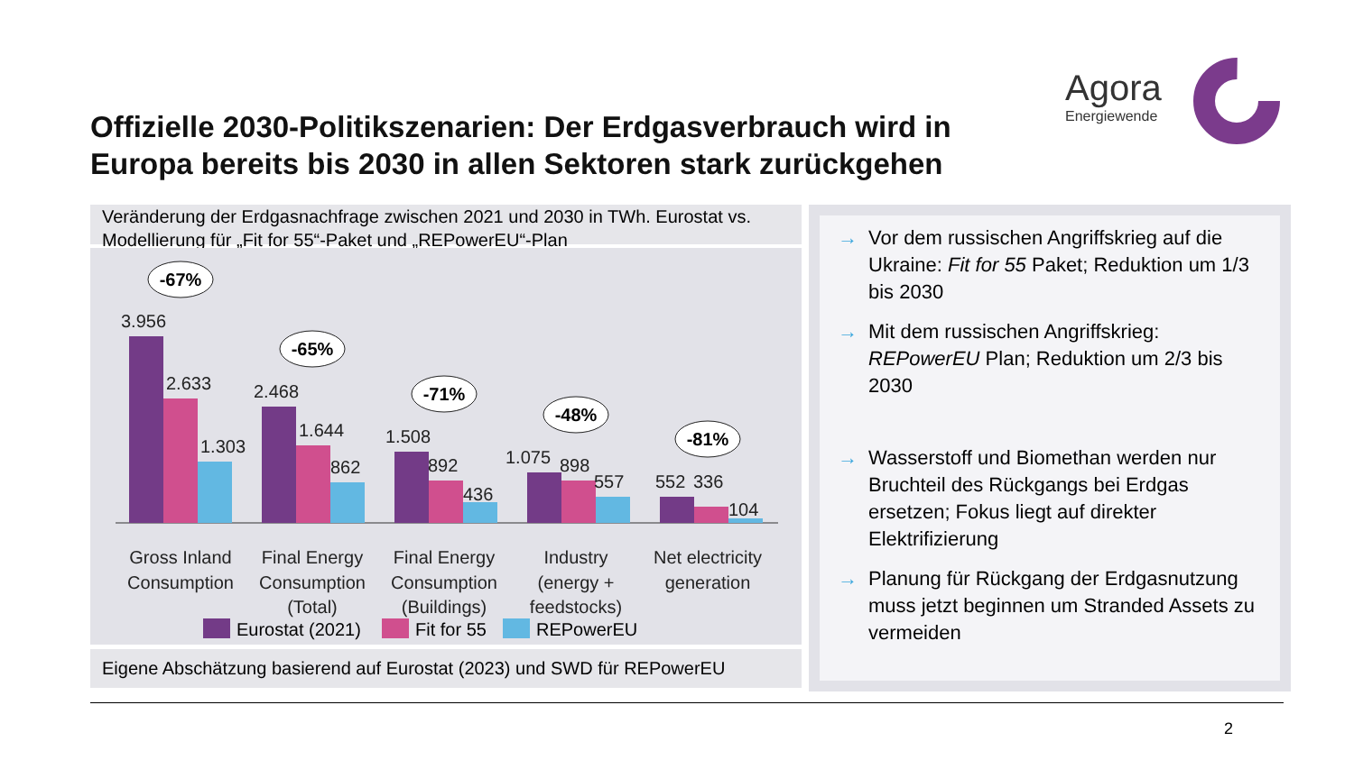Offizielle 2030-Politikszenarien: Der Erdgasverbrauch wird in Europa bereits bis 2030 in allen Sektoren stark zurückgehen
Agora
Energiewende
Veränderung der Erdgasnachfrage zwischen 2021 und 2030 in TWh. Eurostat vs. Modellierung für „Fit for 55“-Paket und „REPowerEU“-Plan
3.956
2.633
1.303
2.468
1.644
862
1.508
892
436
1.075
898
557
552
336
104
-67%
-65%
-71%
-48%
-81%
Gross Inland
Consumption
Final Energy
Consumption
(Total)
Final Energy
Consumption
(Buildings)
Industry
(energy +
feedstocks)
Net electricity
generation
Eurostat (2021)
Fit for 55
REPowerEU
Eigene Abschätzung basierend auf Eurostat (2023) und SWD für REPowerEU
→ Vor dem russischen Angriffskrieg auf die Ukraine: Fit for 55 Paket; Reduktion um 1/3 bis 2030
→ Mit dem russischen Angriffskrieg: REPowerEU Plan; Reduktion um 2/3 bis 2030
→ Wasserstoff und Biomethan werden nur Bruchteil des Rückgangs bei Erdgas ersetzen; Fokus liegt auf direkter Elektrifizierung
→ Planung für Rückgang der Erdgasnutzung muss jetzt beginnen um Stranded Assets zu vermeiden
2